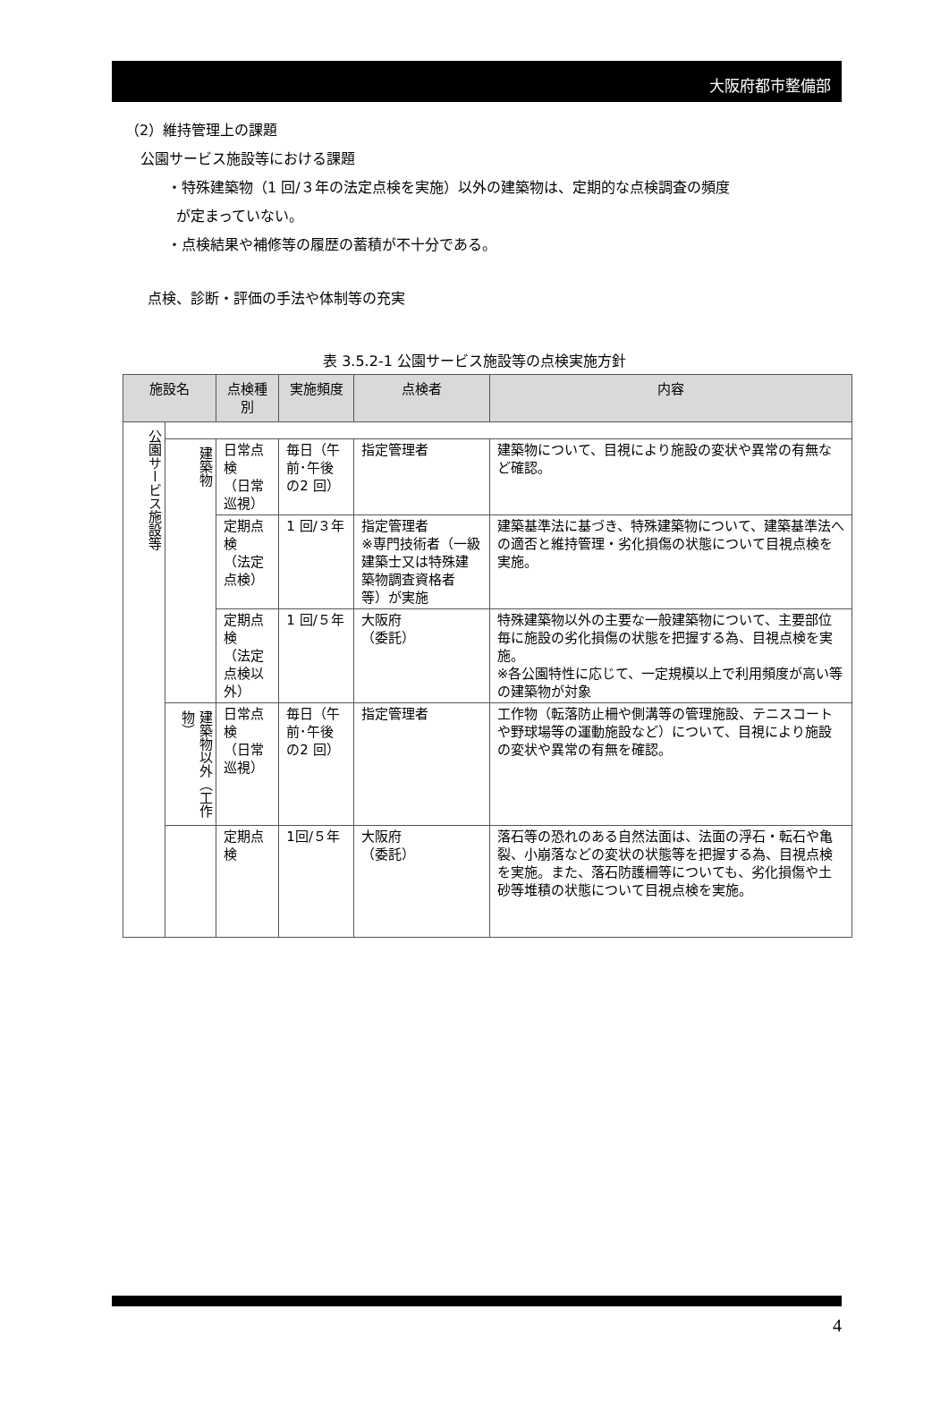大阪府都市整備部
（2）維持管理上の課題
公園サービス施設等における課題
・特殊建築物（1 回/３年の法定点検を実施）以外の建築物は、定期的な点検調査の頻度
が定まっていない。
・点検結果や補修等の履歴の蓄積が不十分である。
点検、診断・評価の手法や体制等の充実
表 3.5.2-1 公園サービス施設等の点検実施方針
| 施設名 | | 点検種別 | 実施頻度 | 点検者 | 内容 |
| --- | --- | --- | --- | --- | --- |
| 公園サービス施設等 | | | | | |
| | 建築物 | 日常点検 （日常巡視） | 毎日（午前･午後の2 回） | 指定管理者 | 建築物について、目視により施設の変状や異常の有無など確認。 |
| | | 定期点検 （法定点検） | 1 回/３年 | 指定管理者 ※専門技術者（一級建築士又は特殊建築物調査資格者等）が実施 | 建築基準法に基づき、特殊建築物について、建築基準法への適否と維持管理・劣化損傷の状態について目視点検を実施。 |
| | | 定期点検 （法定点検以外） | 1 回/５年 | 大阪府 （委託） | 特殊建築物以外の主要な一般建築物について、主要部位毎に施設の劣化損傷の状態を把握する為、目視点検を実施。 ※各公園特性に応じて、一定規模以上で利用頻度が高い等の建築物が対象 |
| | 建築物以外（工作物） | 日常点検 （日常巡視） | 毎日（午前･午後の2 回） | 指定管理者 | 工作物（転落防止柵や側溝等の管理施設、テニスコートや野球場等の運動施設など）について、目視により施設の変状や異常の有無を確認。 |
| | | 定期点検 | 1回/５年 | 大阪府 （委託） | 落石等の恐れのある自然法面は、法面の浮石・転石や亀裂、小崩落などの変状の状態等を把握する為、目視点検を実施。また、落石防護柵等についても、劣化損傷や土砂等堆積の状態について目視点検を実施。 |
4